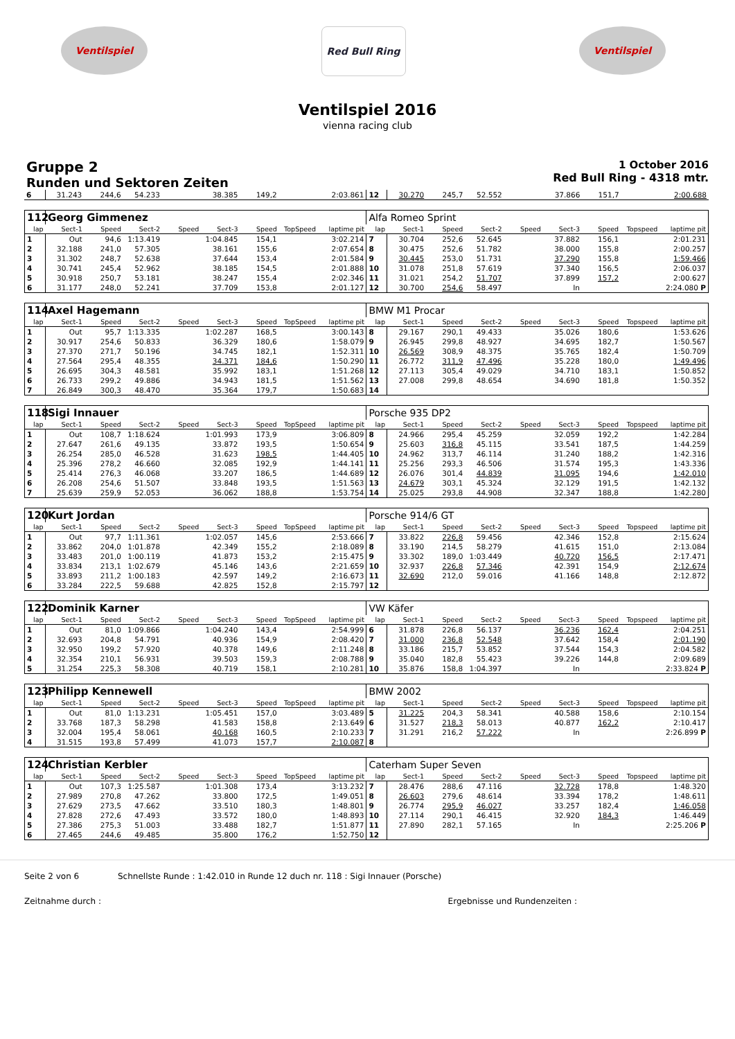Ventilspiel Red Bull Ring Ventilspiel
Ventilspiel 2016
vienna racing club
Gruppe 2
Runden und Sektoren Zeiten
1 October 2016
Red Bull Ring - 4318 mtr.
| 6 | 31.243 | 244,6 | 54.233 | | 38.385 | 149,2 | | 2:03.861 | 12 | 30.270 | 245,7 | 52.552 | | 37.866 | 151,7 | | 2:00.688 |
| 112 | Georg Gimmenez | | | | | | | | Alfa Romeo Sprint | | | | | | | | |
| lap | Sect-1 | Speed | Sect-2 | Speed | Sect-3 | Speed | TopSpeed | laptime pit | lap | Sect-1 | Speed | Sect-2 | Speed | Sect-3 | Speed | Topspeed | laptime pit |
| 1 | Out | 94,6 | 1:13.419 | | 1:04.845 | 154,1 | | 3:02.214 | 7 | 30.704 | 252,6 | 52.645 | | 37.882 | 156,1 | | 2:01.231 |
| 2 | 32.188 | 241,0 | 57.305 | | 38.161 | 155,6 | | 2:07.654 | 8 | 30.475 | 252,6 | 51.782 | | 38.000 | 155,8 | | 2:00.257 |
| 3 | 31.302 | 248,7 | 52.638 | | 37.644 | 153,4 | | 2:01.584 | 9 | 30.445 | 253,0 | 51.731 | | 37.290 | 155,8 | | 1:59.466 |
| 4 | 30.741 | 245,4 | 52.962 | | 38.185 | 154,5 | | 2:01.888 | 10 | 31.078 | 251,8 | 57.619 | | 37.340 | 156,5 | | 2:06.037 |
| 5 | 30.918 | 250,7 | 53.181 | | 38.247 | 155,4 | | 2:02.346 | 11 | 31.021 | 254,2 | 51.707 | | 37.899 | 157,2 | | 2:00.627 |
| 6 | 31.177 | 248,0 | 52.241 | | 37.709 | 153,8 | | 2:01.127 | 12 | 30.700 | 254,6 | 58.497 | | In | | | 2:24.080 P |
| 114 | Axel Hagemann | | | | | | | | BMW M1 Procar | | | | | | | | |
| lap | Sect-1 | Speed | Sect-2 | Speed | Sect-3 | Speed | TopSpeed | laptime pit | lap | Sect-1 | Speed | Sect-2 | Speed | Sect-3 | Speed | Topspeed | laptime pit |
| 1 | Out | 95,7 | 1:13.335 | | 1:02.287 | 168,5 | | 3:00.143 | 8 | 29.167 | 290,1 | 49.433 | | 35.026 | 180,6 | | 1:53.626 |
| 2 | 30.917 | 254,6 | 50.833 | | 36.329 | 180,6 | | 1:58.079 | 9 | 26.945 | 299,8 | 48.927 | | 34.695 | 182,7 | | 1:50.567 |
| 3 | 27.370 | 271,7 | 50.196 | | 34.745 | 182,1 | | 1:52.311 | 10 | 26.569 | 308,9 | 48.375 | | 35.765 | 182,4 | | 1:50.709 |
| 4 | 27.564 | 295,4 | 48.355 | | 34.371 | 184,6 | | 1:50.290 | 11 | 26.772 | 311,9 | 47.496 | | 35.228 | 180,0 | | 1:49.496 |
| 5 | 26.695 | 304,3 | 48.581 | | 35.992 | 183,1 | | 1:51.268 | 12 | 27.113 | 305,4 | 49.029 | | 34.710 | 183,1 | | 1:50.852 |
| 6 | 26.733 | 299,2 | 49.886 | | 34.943 | 181,5 | | 1:51.562 | 13 | 27.008 | 299,8 | 48.654 | | 34.690 | 181,8 | | 1:50.352 |
| 7 | 26.849 | 300,3 | 48.470 | | 35.364 | 179,7 | | 1:50.683 | 14 | | | | | | | | |
| 118 | Sigi Innauer | | | | | | | | Porsche 935 DP2 | | | | | | | | |
| lap | Sect-1 | Speed | Sect-2 | Speed | Sect-3 | Speed | TopSpeed | laptime pit | lap | Sect-1 | Speed | Sect-2 | Speed | Sect-3 | Speed | Topspeed | laptime pit |
| 1 | Out | 108,7 | 1:18.624 | | 1:01.993 | 173,9 | | 3:06.809 | 8 | 24.966 | 295,4 | 45.259 | | 32.059 | 192,2 | | 1:42.284 |
| 2 | 27.647 | 261,6 | 49.135 | | 33.872 | 193,5 | | 1:50.654 | 9 | 25.603 | 316,8 | 45.115 | | 33.541 | 187,5 | | 1:44.259 |
| 3 | 26.254 | 285,0 | 46.528 | | 31.623 | 198,5 | | 1:44.405 | 10 | 24.962 | 313,7 | 46.114 | | 31.240 | 188,2 | | 1:42.316 |
| 4 | 25.396 | 278,2 | 46.660 | | 32.085 | 192,9 | | 1:44.141 | 11 | 25.256 | 293,3 | 46.506 | | 31.574 | 195,3 | | 1:43.336 |
| 5 | 25.414 | 276,3 | 46.068 | | 33.207 | 186,5 | | 1:44.689 | 12 | 26.076 | 301,4 | 44.839 | | 31.095 | 194,6 | | 1:42.010 |
| 6 | 26.208 | 254,6 | 51.507 | | 33.848 | 193,5 | | 1:51.563 | 13 | 24.679 | 303,1 | 45.324 | | 32.129 | 191,5 | | 1:42.132 |
| 7 | 25.639 | 259,9 | 52.053 | | 36.062 | 188,8 | | 1:53.754 | 14 | 25.025 | 293,8 | 44.908 | | 32.347 | 188,8 | | 1:42.280 |
| 120 | Kurt Jordan | | | | | | | | Porsche 914/6 GT | | | | | | | | |
| lap | Sect-1 | Speed | Sect-2 | Speed | Sect-3 | Speed | TopSpeed | laptime pit | lap | Sect-1 | Speed | Sect-2 | Speed | Sect-3 | Speed | Topspeed | laptime pit |
| 1 | Out | 97,7 | 1:11.361 | | 1:02.057 | 145,6 | | 2:53.666 | 7 | 33.822 | 226,8 | 59.456 | | 42.346 | 152,8 | | 2:15.624 |
| 2 | 33.862 | 204,0 | 1:01.878 | | 42.349 | 155,2 | | 2:18.089 | 8 | 33.190 | 214,5 | 58.279 | | 41.615 | 151,0 | | 2:13.084 |
| 3 | 33.483 | 201,0 | 1:00.119 | | 41.873 | 153,2 | | 2:15.475 | 9 | 33.302 | 189,0 | 1:03.449 | | 40.720 | 156,5 | | 2:17.471 |
| 4 | 33.834 | 213,1 | 1:02.679 | | 45.146 | 143,6 | | 2:21.659 | 10 | 32.937 | 226,8 | 57.346 | | 42.391 | 154,9 | | 2:12.674 |
| 5 | 33.893 | 211,2 | 1:00.183 | | 42.597 | 149,2 | | 2:16.673 | 11 | 32.690 | 212,0 | 59.016 | | 41.166 | 148,8 | | 2:12.872 |
| 6 | 33.284 | 222,5 | 59.688 | | 42.825 | 152,8 | | 2:15.797 | 12 | | | | | | | | |
| 122 | Dominik Karner | | | | | | | | VW Käfer | | | | | | | | |
| lap | Sect-1 | Speed | Sect-2 | Speed | Sect-3 | Speed | TopSpeed | laptime pit | lap | Sect-1 | Speed | Sect-2 | Speed | Sect-3 | Speed | Topspeed | laptime pit |
| 1 | Out | 81,0 | 1:09.866 | | 1:04.240 | 143,4 | | 2:54.999 | 6 | 31.878 | 226,8 | 56.137 | | 36.236 | 162,4 | | 2:04.251 |
| 2 | 32.693 | 204,8 | 54.791 | | 40.936 | 154,9 | | 2:08.420 | 7 | 31.000 | 236,8 | 52.548 | | 37.642 | 158,4 | | 2:01.190 |
| 3 | 32.950 | 199,2 | 57.920 | | 40.378 | 149,6 | | 2:11.248 | 8 | 33.186 | 215,7 | 53.852 | | 37.544 | 154,3 | | 2:04.582 |
| 4 | 32.354 | 210,1 | 56.931 | | 39.503 | 159,3 | | 2:08.788 | 9 | 35.040 | 182,8 | 55.423 | | 39.226 | 144,8 | | 2:09.689 |
| 5 | 31.254 | 225,3 | 58.308 | | 40.719 | 158,1 | | 2:10.281 | 10 | 35.876 | 158,8 | 1:04.397 | | In | | | 2:33.824 P |
| 123 | Philipp Kennewell | | | | | | | | BMW 2002 | | | | | | | | |
| lap | Sect-1 | Speed | Sect-2 | Speed | Sect-3 | Speed | TopSpeed | laptime pit | lap | Sect-1 | Speed | Sect-2 | Speed | Sect-3 | Speed | Topspeed | laptime pit |
| 1 | Out | 81,0 | 1:13.231 | | 1:05.451 | 157,0 | | 3:03.489 | 5 | 31.225 | 204,3 | 58.341 | | 40.588 | 158,6 | | 2:10.154 |
| 2 | 33.768 | 187,3 | 58.298 | | 41.583 | 158,8 | | 2:13.649 | 6 | 31.527 | 218,3 | 58.013 | | 40.877 | 162,2 | | 2:10.417 |
| 3 | 32.004 | 195,4 | 58.061 | | 40.168 | 160,5 | | 2:10.233 | 7 | 31.291 | 216,2 | 57.222 | | In | | | 2:26.899 P |
| 4 | 31.515 | 193,8 | 57.499 | | 41.073 | 157,7 | | 2:10.087 | 8 | | | | | | | | |
| 124 | Christian Kerbler | | | | | | | | Caterham Super Seven | | | | | | | | |
| lap | Sect-1 | Speed | Sect-2 | Speed | Sect-3 | Speed | TopSpeed | laptime pit | lap | Sect-1 | Speed | Sect-2 | Speed | Sect-3 | Speed | Topspeed | laptime pit |
| 1 | Out | 107,3 | 1:25.587 | | 1:01.308 | 173,4 | | 3:13.232 | 7 | 28.476 | 288,6 | 47.116 | | 32.728 | 178,8 | | 1:48.320 |
| 2 | 27.989 | 270,8 | 47.262 | | 33.800 | 172,5 | | 1:49.051 | 8 | 26.603 | 279,6 | 48.614 | | 33.394 | 178,2 | | 1:48.611 |
| 3 | 27.629 | 273,5 | 47.662 | | 33.510 | 180,3 | | 1:48.801 | 9 | 26.774 | 295,9 | 46.027 | | 33.257 | 182,4 | | 1:46.058 |
| 4 | 27.828 | 272,6 | 47.493 | | 33.572 | 180,0 | | 1:48.893 | 10 | 27.114 | 290,1 | 46.415 | | 32.920 | 184,3 | | 1:46.449 |
| 5 | 27.386 | 275,3 | 51.003 | | 33.488 | 182,7 | | 1:51.877 | 11 | 27.890 | 282,1 | 57.165 | | In | | | 2:25.206 P |
| 6 | 27.465 | 244,6 | 49.485 | | 35.800 | 176,2 | | 1:52.750 | 12 | | | | | | | | |
Seite 2 von 6 Schnellste Runde : 1:42.010 in Runde 12 duch nr. 118 : Sigi Innauer (Porsche)
Zeitnahme durch : Ergebnisse und Rundenzeiten :